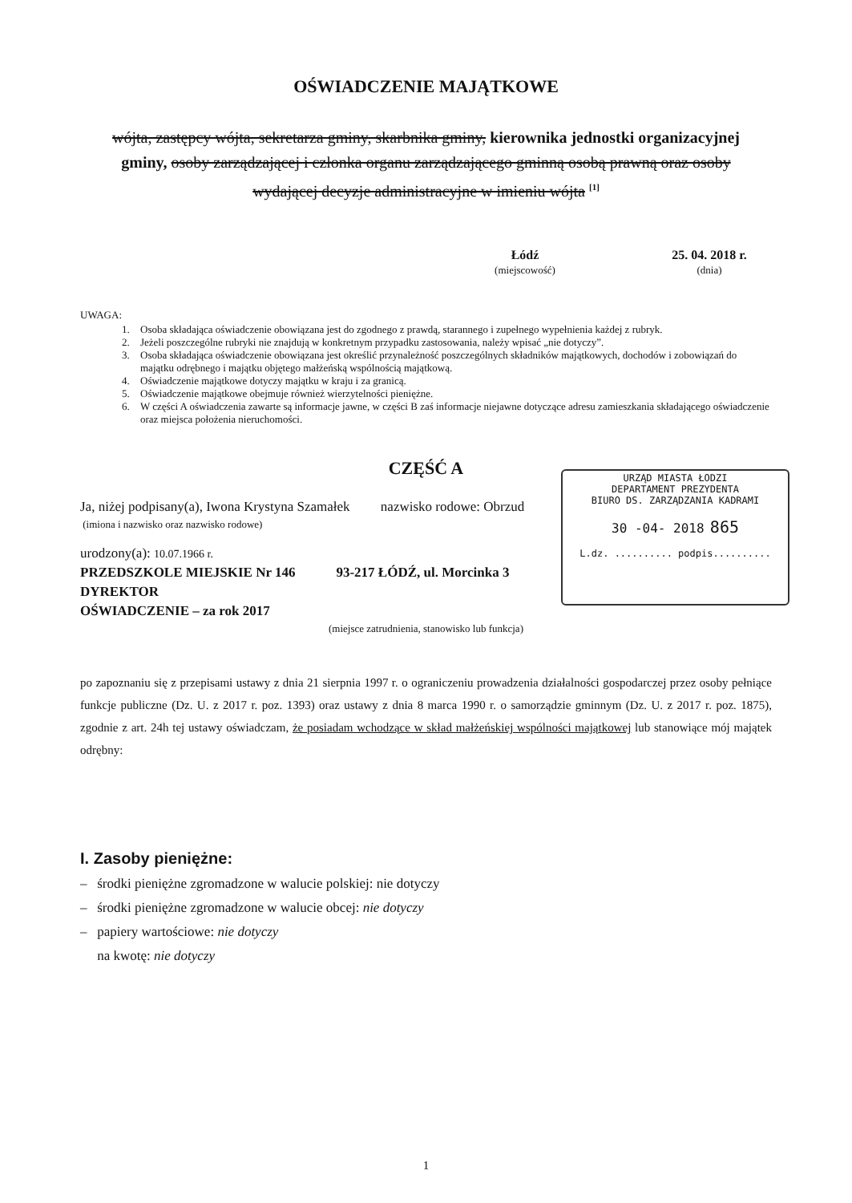OŚWIADCZENIE MAJĄTKOWE
wójta, zastępcy wójta, sekretarza gminy, skarbnika gminy, kierownika jednostki organizacyjnej gminy, osoby zarządzającej i członka organu zarządzającego gminną osobą prawną oraz osoby wydającej decyzje administracyjne w imieniu wójta <sup>[1]</sup>
Łódź
(miejscowość)
25. 04. 2018 r.
(dnia)
UWAGA:
1. Osoba składająca oświadczenie obowiązana jest do zgodnego z prawdą, starannego i zupełnego wypełnienia każdej z rubryk.
2. Jeżeli poszczególne rubryki nie znajdują w konkretnym przypadku zastosowania, należy wpisać „nie dotyczy”.
3. Osoba składająca oświadczenie obowiązana jest określić przynależność poszczególnych składników majątkowych, dochodów i zobowiązań do majątku odrębnego i majątku objętego małżeńską wspólnością majątkową.
4. Oświadczenie majątkowe dotyczy majątku w kraju i za granicą.
5. Oświadczenie majątkowe obejmuje również wierzytelności pieniężne.
6. W części A oświadczenia zawarte są informacje jawne, w części B zaś informacje niejawne dotyczące adresu zamieszkania składającego oświadczenie oraz miejsca położenia nieruchomości.
URZĄD MIASTA ŁODZI
DEPARTAMENT PREZYDENTA
BIURO DS. ZARZĄDZANIA KADRAMI
30 -04- 2018 865
L.dz. .......... podpis..........
CZĘŚĆ A
Ja, niżej podpisany(a), Iwona Krystyna Szamałek nazwisko rodowe: Obrzud
(imiona i nazwisko oraz nazwisko rodowe)
urodzony(a): 10.07.1966 r.
PRZEDSZKOLE MIEJSKIE Nr 146 93-217 ŁÓDŹ, ul. Morcinka 3
DYREKTOR
OŚWIADCZENIE – za rok 2017
(miejsce zatrudnienia, stanowisko lub funkcja)
po zapoznaniu się z przepisami ustawy z dnia 21 sierpnia 1997 r. o ograniczeniu prowadzenia działalności gospodarczej przez osoby pełniące funkcje publiczne (Dz. U. z 2017 r. poz. 1393) oraz ustawy z dnia 8 marca 1990 r. o samorządzie gminnym (Dz. U. z 2017 r. poz. 1875), zgodnie z art. 24h tej ustawy oświadczam, że posiadam wchodzące w skład małżeńskiej wspólności majątkowej lub stanowiące mój majątek odrębny:
I. Zasoby pieniężne:
– środki pieniężne zgromadzone w walucie polskiej: nie dotyczy
– środki pieniężne zgromadzone w walucie obcej: nie dotyczy
– papiery wartościowe: nie dotyczy
na kwotę: nie dotyczy
1